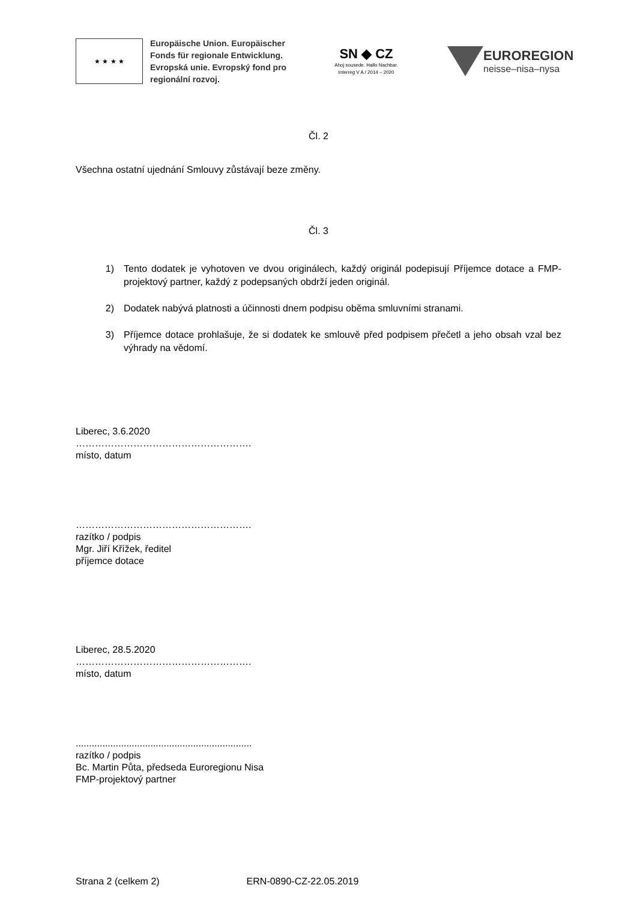★ ★ ★ ★
Europäische Union. Europäischer Fonds für regionale Entwicklung. Evropská unie. Evropský fond pro regionální rozvoj.
SN ◆ CZ
Ahoj sousede. Hallo Nachbar.
Interreg V A / 2014 – 2020
EUROREGION
neisse–nisa–nysa
Čl. 2
Všechna ostatní ujednání Smlouvy zůstávají beze změny.
Čl. 3
1) Tento dodatek je vyhotoven ve dvou originálech, každý originál podepisují Příjemce dotace a FMP-projektový partner, každý z podepsaných obdrží jeden originál.
2) Dodatek nabývá platnosti a účinnosti dnem podpisu oběma smluvními stranami.
3) Příjemce dotace prohlašuje, že si dodatek ke smlouvě před podpisem přečetl a jeho obsah vzal bez výhrady na vědomí.
Liberec, 3.6.2020
……………………………………………….
místo, datum
……………………………………………….
razítko / podpis
Mgr. Jiří Křížek, ředitel
příjemce dotace
Liberec, 28.5.2020
……………………………………………….
místo, datum
..................................................................
razítko / podpis
Bc. Martin Půta, předseda Euroregionu Nisa
FMP-projektový partner
Strana 2 (celkem 2) ERN-0890-CZ-22.05.2019